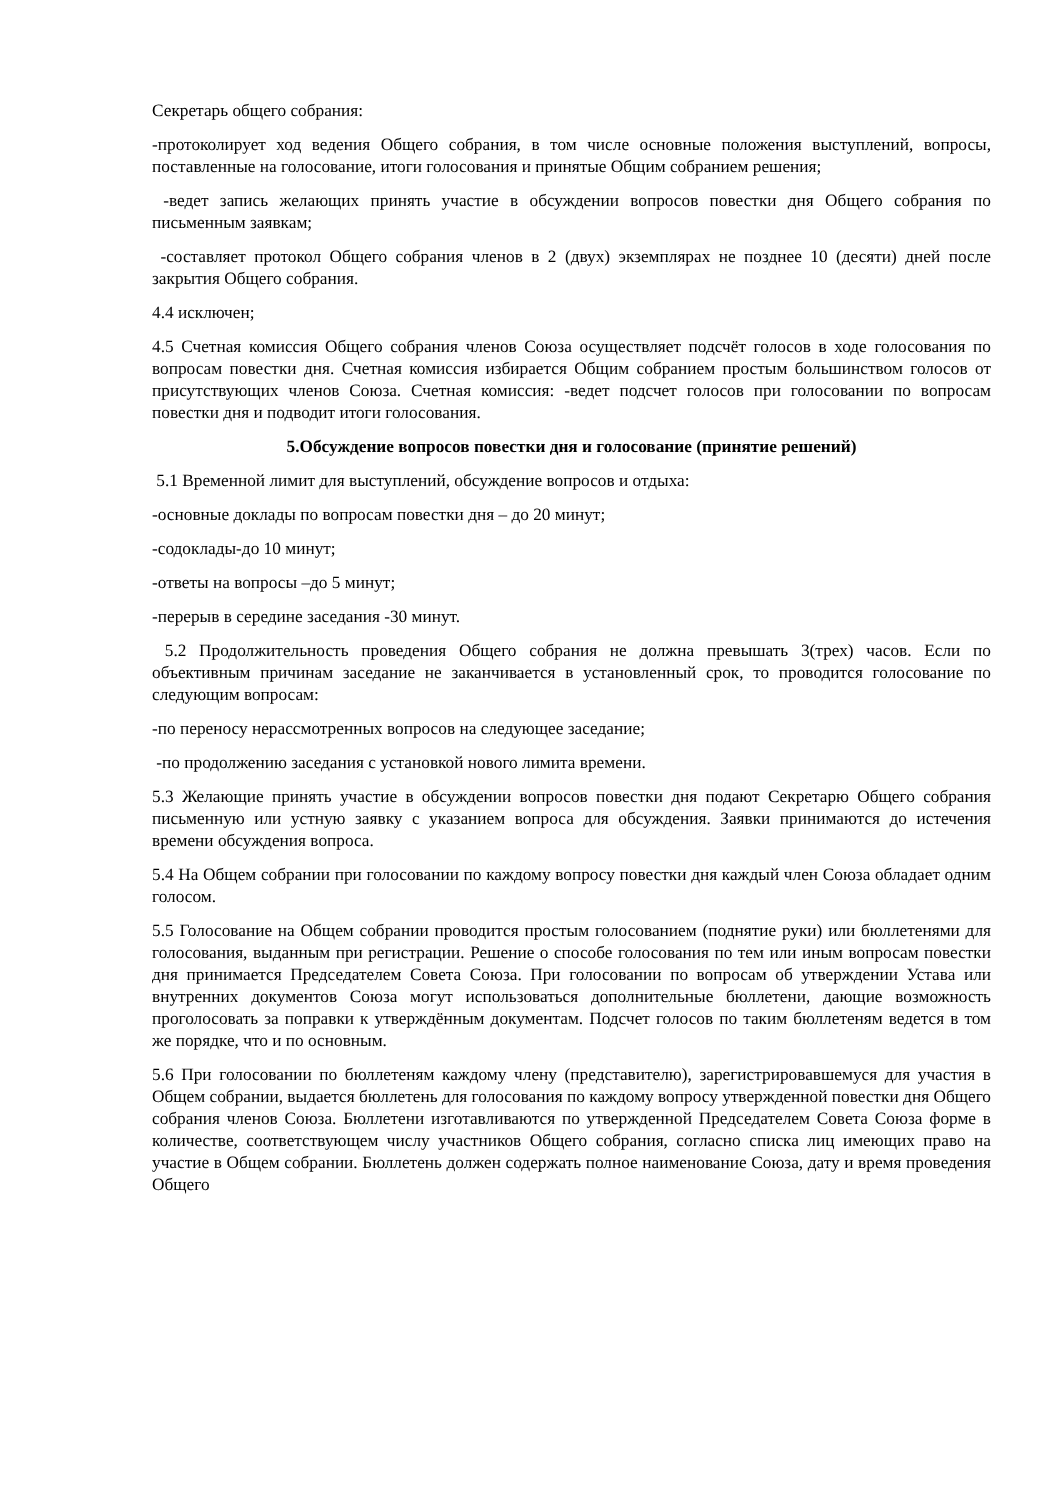Секретарь общего собрания:
-протоколирует ход ведения Общего собрания, в том числе основные положения выступлений, вопросы, поставленные на голосование, итоги голосования и принятые Общим собранием решения;
-ведет запись желающих принять участие в обсуждении вопросов повестки дня Общего собрания по письменным заявкам;
-составляет протокол Общего собрания членов в 2 (двух) экземплярах не позднее 10 (десяти) дней после закрытия Общего собрания.
4.4 исключен;
4.5 Счетная комиссия Общего собрания членов Союза осуществляет подсчёт голосов в ходе голосования по вопросам повестки дня. Счетная комиссия избирается Общим собранием простым большинством голосов от присутствующих членов Союза. Счетная комиссия: -ведет подсчет голосов при голосовании по вопросам повестки дня и подводит итоги голосования.
5.Обсуждение вопросов повестки дня и голосование (принятие решений)
5.1 Временной лимит для выступлений, обсуждение вопросов и отдыха:
-основные доклады по вопросам повестки дня – до 20 минут;
-содоклады-до 10 минут;
-ответы на вопросы –до 5 минут;
-перерыв в середине заседания -30 минут.
5.2 Продолжительность проведения Общего собрания не должна превышать 3(трех) часов. Если по объективным причинам заседание не заканчивается в установленный срок, то проводится голосование по следующим вопросам:
-по переносу нерассмотренных вопросов на следующее заседание;
-по продолжению заседания с установкой нового лимита времени.
5.3 Желающие принять участие в обсуждении вопросов повестки дня подают Секретарю Общего собрания письменную или устную заявку с указанием вопроса для обсуждения. Заявки принимаются до истечения времени обсуждения вопроса.
5.4 На Общем собрании при голосовании по каждому вопросу повестки дня каждый член Союза обладает одним голосом.
5.5 Голосование на Общем собрании проводится простым голосованием (поднятие руки) или бюллетенями для голосования, выданным при регистрации. Решение о способе голосования по тем или иным вопросам повестки дня принимается Председателем Совета Союза. При голосовании по вопросам об утверждении Устава или внутренних документов Союза могут использоваться дополнительные бюллетени, дающие возможность проголосовать за поправки к утверждённым документам. Подсчет голосов по таким бюллетеням ведется в том же порядке, что и по основным.
5.6 При голосовании по бюллетеням каждому члену (представителю), зарегистрировавшемуся для участия в Общем собрании, выдается бюллетень для голосования по каждому вопросу утвержденной повестки дня Общего собрания членов Союза. Бюллетени изготавливаются по утвержденной Председателем Совета Союза форме в количестве, соответствующем числу участников Общего собрания, согласно списка лиц имеющих право на участие в Общем собрании. Бюллетень должен содержать полное наименование Союза, дату и время проведения Общего